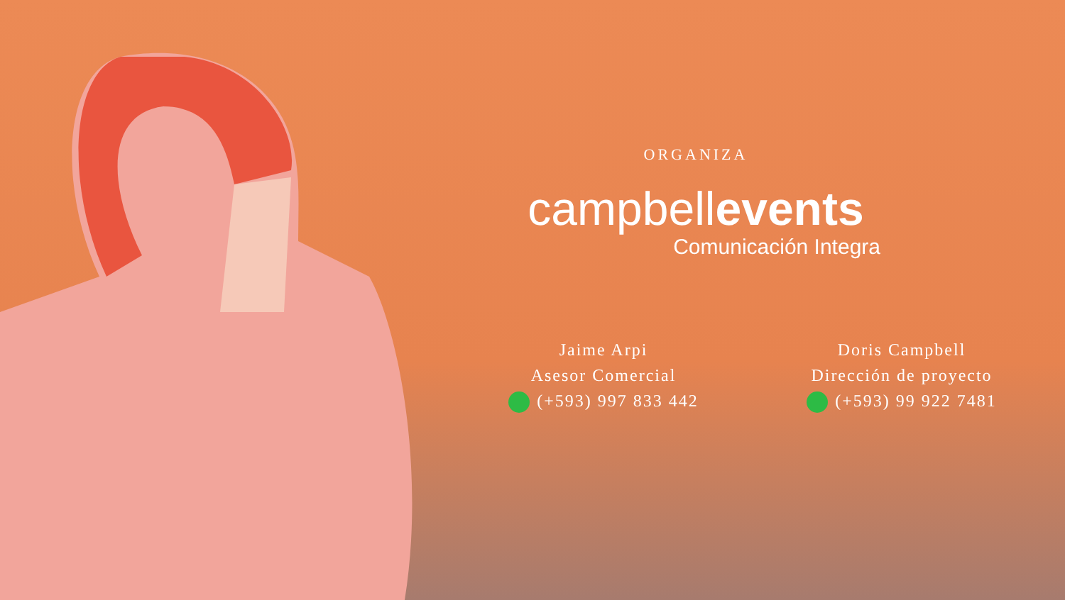ORGANIZA
campbellevents
Comunicación Integra
Jaime Arpi
Asesor Comercial
(+593) 997 833 442
Doris Campbell
Dirección de proyecto
(+593) 99 922 7481